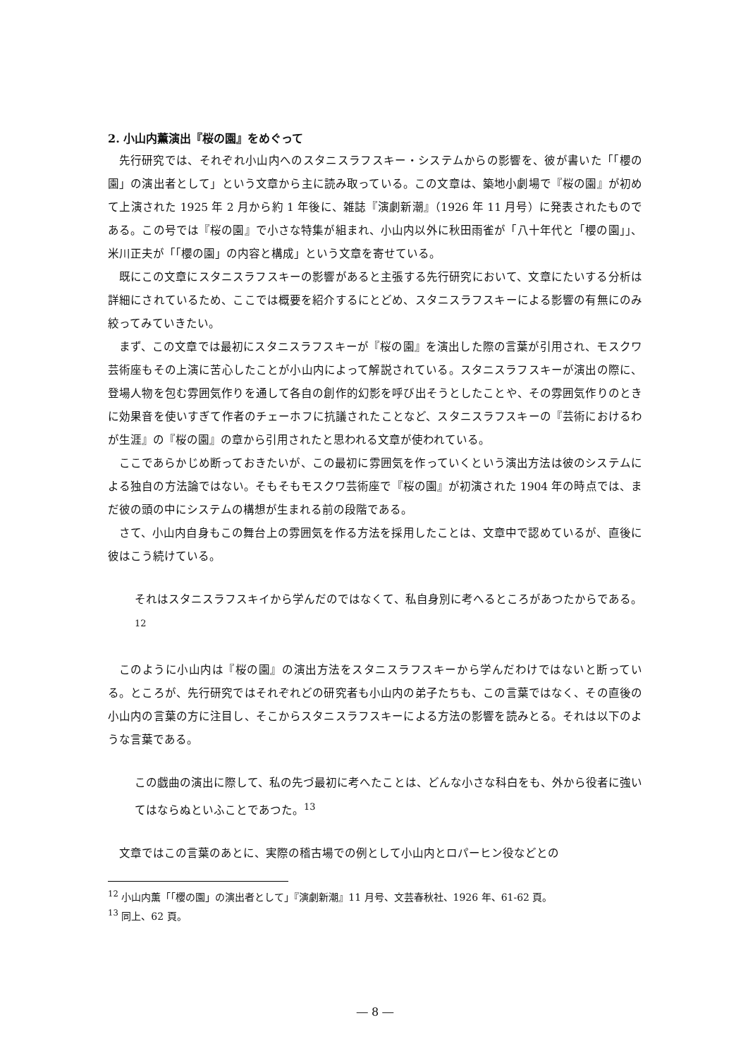2. 小山内薫演出『桜の園』をめぐって
先行研究では、それぞれ小山内へのスタニスラフスキー・システムからの影響を、彼が書いた「「櫻の園」の演出者として」という文章から主に読み取っている。この文章は、築地小劇場で『桜の園』が初めて上演された 1925 年 2 月から約 1 年後に、雑誌『演劇新潮』（1926 年 11 月号）に発表されたものである。この号では『桜の園』で小さな特集が組まれ、小山内以外に秋田雨雀が「八十年代と「櫻の園」」、米川正夫が「「櫻の園」の内容と構成」という文章を寄せている。
既にこの文章にスタニスラフスキーの影響があると主張する先行研究において、文章にたいする分析は詳細にされているため、ここでは概要を紹介するにとどめ、スタニスラフスキーによる影響の有無にのみ絞ってみていきたい。
まず、この文章では最初にスタニスラフスキーが『桜の園』を演出した際の言葉が引用され、モスクワ芸術座もその上演に苦心したことが小山内によって解説されている。スタニスラフスキーが演出の際に、登場人物を包む雰囲気作りを通して各自の創作的幻影を呼び出そうとしたことや、その雰囲気作りのときに効果音を使いすぎて作者のチェーホフに抗議されたことなど、スタニスラフスキーの『芸術におけるわが生涯』の『桜の園』の章から引用されたと思われる文章が使われている。
ここであらかじめ断っておきたいが、この最初に雰囲気を作っていくという演出方法は彼のシステムによる独自の方法論ではない。そもそもモスクワ芸術座で『桜の園』が初演された 1904 年の時点では、まだ彼の頭の中にシステムの構想が生まれる前の段階である。
さて、小山内自身もこの舞台上の雰囲気を作る方法を採用したことは、文章中で認めているが、直後に彼はこう続けている。
それはスタニスラフスキイから学んだのではなくて、私自身別に考へるところがあつたからである。<sup>12</sup>
このように小山内は『桜の園』の演出方法をスタニスラフスキーから学んだわけではないと断っている。ところが、先行研究ではそれぞれどの研究者も小山内の弟子たちも、この言葉ではなく、その直後の小山内の言葉の方に注目し、そこからスタニスラフスキーによる方法の影響を読みとる。それは以下のような言葉である。
この戯曲の演出に際して、私の先づ最初に考へたことは、どんな小さな科白をも、外から役者に強いてはならぬといふことであつた。<sup>13</sup>
文章ではこの言葉のあとに、実際の稽古場での例として小山内とロパーヒン役などとの
<sup>12</sup> 小山内薫「「櫻の園」の演出者として」『演劇新潮』11 月号、文芸春秋社、1926 年、61-62 頁。
<sup>13</sup> 同上、62 頁。
― 8 ―